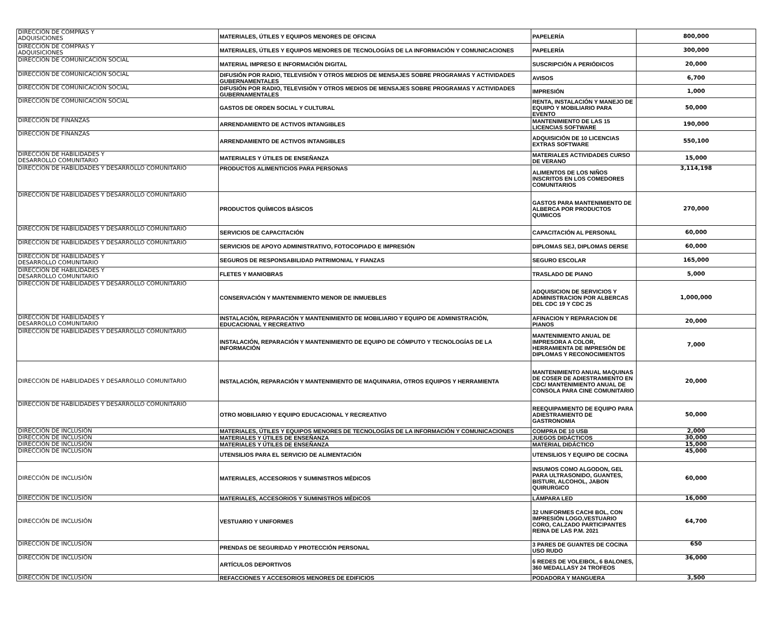| DIRECCIÓN DE COMPRAS Y ADQUISICIONES | MATERIALES, ÚTILES Y EQUIPOS MENORES DE OFICINA | PAPELERÍA | 800,000 |
| DIRECCIÓN DE COMPRAS Y ADQUISICIONES | MATERIALES, ÚTILES Y EQUIPOS MENORES DE TECNOLOGÍAS DE LA INFORMACIÓN Y COMUNICACIONES | PAPELERÍA | 300,000 |
| DIRECCIÓN DE COMUNICACIÓN SOCIAL | MATERIAL IMPRESO E INFORMACIÓN DIGITAL | SUSCRIPCIÓN A PERIÓDICOS | 20,000 |
| DIRECCIÓN DE COMUNICACIÓN SOCIAL | DIFUSIÓN POR RADIO, TELEVISIÓN Y OTROS MEDIOS DE MENSAJES SOBRE PROGRAMAS Y ACTIVIDADES GUBERNAMENTALES | AVISOS | 6,700 |
| DIRECCIÓN DE COMUNICACIÓN SOCIAL | DIFUSIÓN POR RADIO, TELEVISIÓN Y OTROS MEDIOS DE MENSAJES SOBRE PROGRAMAS Y ACTIVIDADES GUBERNAMENTALES | IMPRESIÓN | 1,000 |
| DIRECCIÓN DE COMUNICACIÓN SOCIAL | GASTOS DE ORDEN SOCIAL Y CULTURAL | RENTA, INSTALACIÓN Y MANEJO DE EQUIPO Y MOBILIARIO PARA EVENTO | 50,000 |
| DIRECCIÓN DE FINANZAS | ARRENDAMIENTO DE ACTIVOS INTANGIBLES | MANTENIMIENTO DE LAS 15 LICENCIAS SOFTWARE | 190,000 |
| DIRECCIÓN DE FINANZAS | ARRENDAMIENTO DE ACTIVOS INTANGIBLES | ADQUISICIÓN DE 10 LICENCIAS EXTRAS SOFTWARE | 550,100 |
| DIRECCIÓN DE HABILIDADES Y DESARROLLO COMUNITARIO | MATERIALES Y ÚTILES DE ENSEÑANZA | MATERIALES ACTIVIDADES CURSO DE VERANO | 15,000 |
| DIRECCION DE HABILIDADES Y DESARROLLO COMUNITARIO | PRODUCTOS ALIMENTICIOS PARA PERSONAS | ALIMENTOS DE LOS NIÑOS INSCRITOS EN LOS COMEDORES COMUNITARIOS | 3,114,198 |
| DIRECCIÓN DE HABILIDADES Y DESARROLLO COMUNITARIO | PRODUCTOS QUÍMICOS BÁSICOS | GASTOS PARA MANTENIMIENTO DE ALBERCA POR PRODUCTOS QUIMICOS | 270,000 |
| DIRECCION DE HABILIDADES Y DESARROLLO COMUNITARIO | SERVICIOS DE CAPACITACIÓN | CAPACITACIÓN AL PERSONAL | 60,000 |
| DIRECCION DE HABILIDADES Y DESARROLLO COMUNITARIO | SERVICIOS DE APOYO ADMINISTRATIVO, FOTOCOPIADO E IMPRESIÓN | DIPLOMAS SEJ, DIPLOMAS DERSE | 60,000 |
| DIRECCION DE HABILIDADES Y DESARROLLO COMUNITARIO | SEGUROS DE RESPONSABILIDAD PATRIMONIAL Y FIANZAS | SEGURO ESCOLAR | 165,000 |
| DIRECCION DE HABILIDADES Y DESARROLLO COMUNITARIO | FLETES Y MANIOBRAS | TRASLADO DE PIANO | 5,000 |
| DIRECCION DE HABILIDADES Y DESARROLLO COMUNITARIO | CONSERVACIÓN Y MANTENIMIENTO MENOR DE INMUEBLES | ADQUISICION DE SERVICIOS Y ADMINISTRACION POR ALBERCAS DEL CDC 19 Y CDC 25 | 1,000,000 |
| DIRECCION DE HABILIDADES Y DESARROLLO COMUNITARIO | INSTALACIÓN, REPARACIÓN Y MANTENIMIENTO DE MOBILIARIO Y EQUIPO DE ADMINISTRACIÓN, EDUCACIONAL Y RECREATIVO | AFINACION Y REPARACION DE PIANOS | 20,000 |
| DIRECCION DE HABILIDADES Y DESARROLLO COMUNITARIO | INSTALACIÓN, REPARACIÓN Y MANTENIMIENTO DE EQUIPO DE CÓMPUTO Y TECNOLOGÍAS DE LA INFORMACIÓN | MANTENIMIENTO ANUAL DE IMPRESORA A COLOR, HERRAMIENTA DE IMPRESIÓN DE DIPLOMAS Y RECONOCIMIENTOS | 7,000 |
| DIRECCION DE HABILIDADES Y DESARROLLO COMUNITARIO | INSTALACIÓN, REPARACIÓN Y MANTENIMIENTO DE MAQUINARIA, OTROS EQUIPOS Y HERRAMIENTA | MANTENIMIENTO ANUAL MAQUINAS DE COSER DE ADIESTRAMIENTO EN CDC/ MANTENIMIENTO ANUAL DE CONSOLA PARA CINE COMUNITARIO | 20,000 |
| DIRECCION DE HABILIDADES Y DESARROLLO COMUNITARIO | OTRO MOBILIARIO Y EQUIPO EDUCACIONAL Y RECREATIVO | REEQUIPAMIENTO DE EQUIPO PARA ADIESTRAMIENTO DE GASTRONOMIA | 50,000 |
| DIRECCIÓN DE INCLUSIÓN | MATERIALES, ÚTILES Y EQUIPOS MENORES DE TECNOLOGÍAS DE LA INFORMACIÓN Y COMUNICACIONES | COMPRA DE 10 USB | 2,000 |
| DIRECCIÓN DE INCLUSIÓN | MATERIALES Y ÚTILES DE ENSEÑANZA | JUEGOS DIDÁCTICOS | 30,000 |
| DIRECCIÓN DE INCLUSIÓN | MATERIALES Y ÚTILES DE ENSEÑANZA | MATERIAL DIDÁCTICO | 15,000 |
| DIRECCIÓN DE INCLUSIÓN | UTENSILIOS PARA EL SERVICIO DE ALIMENTACIÓN | UTENSILIOS Y EQUIPO DE COCINA | 45,000 |
| DIRECCIÓN DE INCLUSIÓN | MATERIALES, ACCESORIOS Y SUMINISTROS MÉDICOS | INSUMOS COMO ALGODON, GEL PARA ULTRASONIDO, GUANTES, BISTURI, ALCOHOL, JABON QUIRURGICO | 60,000 |
| DIRECCIÓN DE INCLUSIÓN | MATERIALES, ACCESORIOS Y SUMINISTROS MÉDICOS | LÁMPARA LED | 16,000 |
| DIRECCIÓN DE INCLUSIÓN | VESTUARIO Y UNIFORMES | 32 UNIFORMES CACHI BOL, CON IMPRESIÓN LOGO,VESTUARIO CORO, CALZADO PARTICIPANTES REINA DE LAS P.M. 2021 | 64,700 |
| DIRECCIÓN DE INCLUSIÓN | PRENDAS DE SEGURIDAD Y PROTECCIÓN PERSONAL | 3 PARES DE GUANTES DE COCINA USO RUDO | 650 |
| DIRECCIÓN DE INCLUSIÓN | ARTÍCULOS DEPORTIVOS | 6 REDES DE VOLEIBOL, 6 BALONES, 360 MEDALLASY 24 TROFEOS | 36,000 |
| DIRECCIÓN DE INCLUSIÓN | REFACCIONES Y ACCESORIOS MENORES DE EDIFICIOS | PODADORA Y MANGUERA | 3,500 |